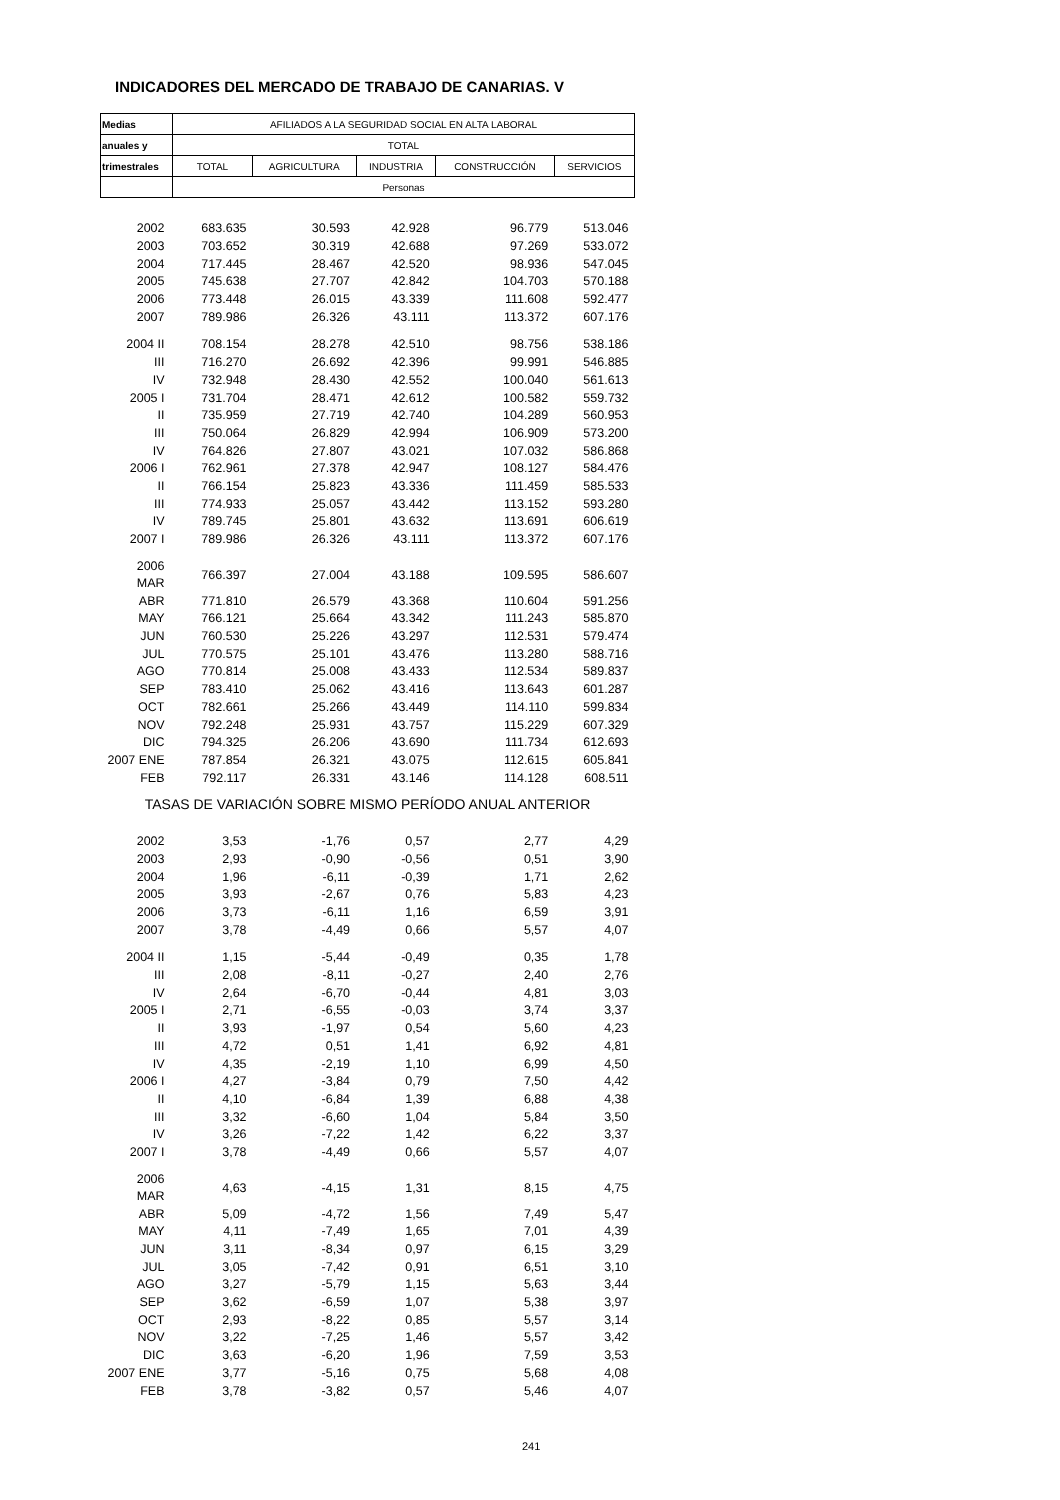INDICADORES DEL MERCADO DE TRABAJO DE CANARIAS. V
| Medias | AFILIADOS A LA SEGURIDAD SOCIAL EN ALTA LABORAL | | | | |
| --- | --- | --- | --- | --- | --- |
| anuales y | TOTAL | | | | |
| trimestrales | TOTAL | AGRICULTURA | INDUSTRIA | CONSTRUCCIÓN | SERVICIOS |
| | Personas | | | | |
| 2002 | 683.635 | 30.593 | 42.928 | 96.779 | 513.046 |
| 2003 | 703.652 | 30.319 | 42.688 | 97.269 | 533.072 |
| 2004 | 717.445 | 28.467 | 42.520 | 98.936 | 547.045 |
| 2005 | 745.638 | 27.707 | 42.842 | 104.703 | 570.188 |
| 2006 | 773.448 | 26.015 | 43.339 | 111.608 | 592.477 |
| 2007 | 789.986 | 26.326 | 43.111 | 113.372 | 607.176 |
| 2004 II | 708.154 | 28.278 | 42.510 | 98.756 | 538.186 |
| III | 716.270 | 26.692 | 42.396 | 99.991 | 546.885 |
| IV | 732.948 | 28.430 | 42.552 | 100.040 | 561.613 |
| 2005 I | 731.704 | 28.471 | 42.612 | 100.582 | 559.732 |
| II | 735.959 | 27.719 | 42.740 | 104.289 | 560.953 |
| III | 750.064 | 26.829 | 42.994 | 106.909 | 573.200 |
| IV | 764.826 | 27.807 | 43.021 | 107.032 | 586.868 |
| 2006 I | 762.961 | 27.378 | 42.947 | 108.127 | 584.476 |
| II | 766.154 | 25.823 | 43.336 | 111.459 | 585.533 |
| III | 774.933 | 25.057 | 43.442 | 113.152 | 593.280 |
| IV | 789.745 | 25.801 | 43.632 | 113.691 | 606.619 |
| 2007 I | 789.986 | 26.326 | 43.111 | 113.372 | 607.176 |
| 2006 MAR | 766.397 | 27.004 | 43.188 | 109.595 | 586.607 |
| ABR | 771.810 | 26.579 | 43.368 | 110.604 | 591.256 |
| MAY | 766.121 | 25.664 | 43.342 | 111.243 | 585.870 |
| JUN | 760.530 | 25.226 | 43.297 | 112.531 | 579.474 |
| JUL | 770.575 | 25.101 | 43.476 | 113.280 | 588.716 |
| AGO | 770.814 | 25.008 | 43.433 | 112.534 | 589.837 |
| SEP | 783.410 | 25.062 | 43.416 | 113.643 | 601.287 |
| OCT | 782.661 | 25.266 | 43.449 | 114.110 | 599.834 |
| NOV | 792.248 | 25.931 | 43.757 | 115.229 | 607.329 |
| DIC | 794.325 | 26.206 | 43.690 | 111.734 | 612.693 |
| 2007 ENE | 787.854 | 26.321 | 43.075 | 112.615 | 605.841 |
| FEB | 792.117 | 26.331 | 43.146 | 114.128 | 608.511 |
| TASAS DE VARIACIÓN SOBRE MISMO PERÍODO ANUAL ANTERIOR | | | | | |
| 2002 | 3,53 | -1,76 | 0,57 | 2,77 | 4,29 |
| 2003 | 2,93 | -0,90 | -0,56 | 0,51 | 3,90 |
| 2004 | 1,96 | -6,11 | -0,39 | 1,71 | 2,62 |
| 2005 | 3,93 | -2,67 | 0,76 | 5,83 | 4,23 |
| 2006 | 3,73 | -6,11 | 1,16 | 6,59 | 3,91 |
| 2007 | 3,78 | -4,49 | 0,66 | 5,57 | 4,07 |
| 2004 II | 1,15 | -5,44 | -0,49 | 0,35 | 1,78 |
| III | 2,08 | -8,11 | -0,27 | 2,40 | 2,76 |
| IV | 2,64 | -6,70 | -0,44 | 4,81 | 3,03 |
| 2005 I | 2,71 | -6,55 | -0,03 | 3,74 | 3,37 |
| II | 3,93 | -1,97 | 0,54 | 5,60 | 4,23 |
| III | 4,72 | 0,51 | 1,41 | 6,92 | 4,81 |
| IV | 4,35 | -2,19 | 1,10 | 6,99 | 4,50 |
| 2006 I | 4,27 | -3,84 | 0,79 | 7,50 | 4,42 |
| II | 4,10 | -6,84 | 1,39 | 6,88 | 4,38 |
| III | 3,32 | -6,60 | 1,04 | 5,84 | 3,50 |
| IV | 3,26 | -7,22 | 1,42 | 6,22 | 3,37 |
| 2007 I | 3,78 | -4,49 | 0,66 | 5,57 | 4,07 |
| 2006 MAR | 4,63 | -4,15 | 1,31 | 8,15 | 4,75 |
| ABR | 5,09 | -4,72 | 1,56 | 7,49 | 5,47 |
| MAY | 4,11 | -7,49 | 1,65 | 7,01 | 4,39 |
| JUN | 3,11 | -8,34 | 0,97 | 6,15 | 3,29 |
| JUL | 3,05 | -7,42 | 0,91 | 6,51 | 3,10 |
| AGO | 3,27 | -5,79 | 1,15 | 5,63 | 3,44 |
| SEP | 3,62 | -6,59 | 1,07 | 5,38 | 3,97 |
| OCT | 2,93 | -8,22 | 0,85 | 5,57 | 3,14 |
| NOV | 3,22 | -7,25 | 1,46 | 5,57 | 3,42 |
| DIC | 3,63 | -6,20 | 1,96 | 7,59 | 3,53 |
| 2007 ENE | 3,77 | -5,16 | 0,75 | 5,68 | 4,08 |
| FEB | 3,78 | -3,82 | 0,57 | 5,46 | 4,07 |
241